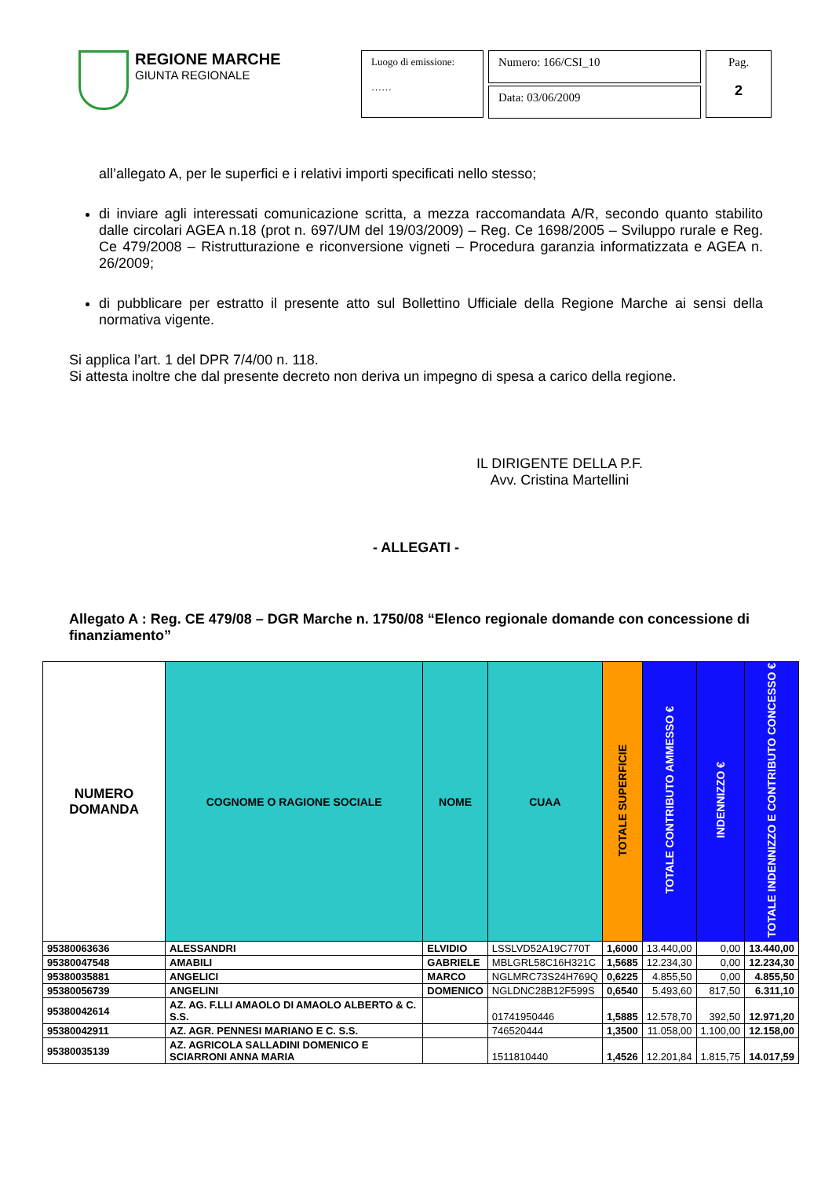REGIONE MARCHE
GIUNTA REGIONALE
Luogo di emissione:
……
Numero: 166/CSI_10
Data: 03/06/2009
Pag.
2
all’allegato A, per le superfici e i relativi importi specificati nello stesso;
di inviare agli interessati comunicazione scritta, a mezza raccomandata A/R, secondo quanto stabilito dalle circolari AGEA n.18 (prot n. 697/UM del 19/03/2009) – Reg. Ce 1698/2005 – Sviluppo rurale e Reg. Ce 479/2008 – Ristrutturazione e riconversione vigneti – Procedura garanzia informatizzata e AGEA n. 26/2009;
di pubblicare per estratto il presente atto sul Bollettino Ufficiale della Regione Marche ai sensi della normativa vigente.
Si applica l’art. 1 del DPR 7/4/00 n. 118.
Si attesta inoltre che dal presente decreto non deriva un impegno di spesa a carico della regione.
IL DIRIGENTE DELLA P.F.
Avv. Cristina Martellini
- ALLEGATI -
Allegato A : Reg. CE 479/08 – DGR Marche n. 1750/08 “Elenco regionale domande con concessione di finanziamento”
| NUMERO DOMANDA | COGNOME O RAGIONE SOCIALE | NOME | CUAA | TOTALE SUPERFICIE | TOTALE CONTRIBUTO AMMESSO € | INDENNIZZO € | TOTALE INDENNIZZO E CONTRIBUTO CONCESSO € |
| --- | --- | --- | --- | --- | --- | --- | --- |
| 95380063636 | ALESSANDRI | ELVIDIO | LSSLVD52A19C770T | 1,6000 | 13.440,00 | 0,00 | 13.440,00 |
| 95380047548 | AMABILI | GABRIELE | MBLGRL58C16H321C | 1,5685 | 12.234,30 | 0,00 | 12.234,30 |
| 95380035881 | ANGELICI | MARCO | NGLMRC73S24H769Q | 0,6225 | 4.855,50 | 0,00 | 4.855,50 |
| 95380056739 | ANGELINI | DOMENICO | NGLDNC28B12F599S | 0,6540 | 5.493,60 | 817,50 | 6.311,10 |
| 95380042614 | AZ. AG. F.LLI AMAOLO DI AMAOLO ALBERTO & C. S.S. | | 01741950446 | 1,5885 | 12.578,70 | 392,50 | 12.971,20 |
| 95380042911 | AZ. AGR. PENNESI MARIANO E C. S.S. | | 746520444 | 1,3500 | 11.058,00 | 1.100,00 | 12.158,00 |
| 95380035139 | AZ. AGRICOLA SALLADINI DOMENICO E SCIARRONI ANNA MARIA | | 1511810440 | 1,4526 | 12.201,84 | 1.815,75 | 14.017,59 |